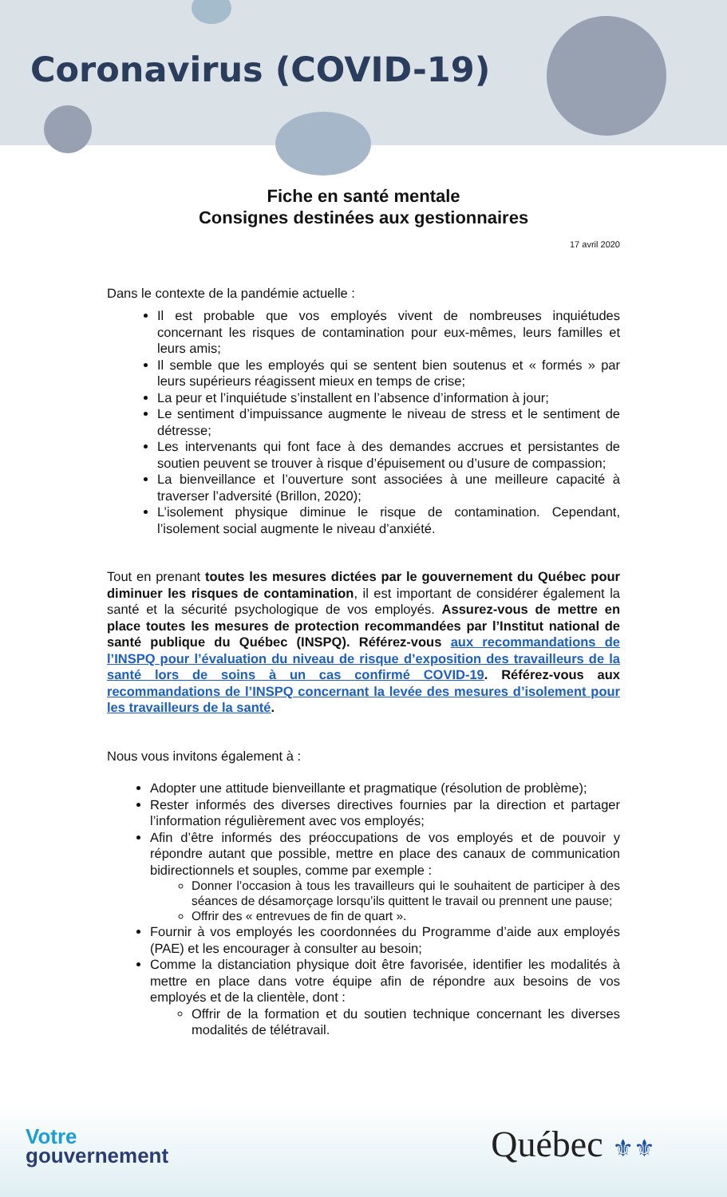Coronavirus (COVID-19)
Fiche en santé mentale
Consignes destinées aux gestionnaires
17 avril 2020
Dans le contexte de la pandémie actuelle :
Il est probable que vos employés vivent de nombreuses inquiétudes concernant les risques de contamination pour eux-mêmes, leurs familles et leurs amis;
Il semble que les employés qui se sentent bien soutenus et « formés » par leurs supérieurs réagissent mieux en temps de crise;
La peur et l’inquiétude s’installent en l’absence d’information à jour;
Le sentiment d’impuissance augmente le niveau de stress et le sentiment de détresse;
Les intervenants qui font face à des demandes accrues et persistantes de soutien peuvent se trouver à risque d’épuisement ou d’usure de compassion;
La bienveillance et l’ouverture sont associées à une meilleure capacité à traverser l’adversité (Brillon, 2020);
L’isolement physique diminue le risque de contamination. Cependant, l’isolement social augmente le niveau d’anxiété.
Tout en prenant toutes les mesures dictées par le gouvernement du Québec pour diminuer les risques de contamination, il est important de considérer également la santé et la sécurité psychologique de vos employés. Assurez-vous de mettre en place toutes les mesures de protection recommandées par l’Institut national de santé publique du Québec (INSPQ). Référez-vous aux recommandations de l’INSPQ pour l’évaluation du niveau de risque d’exposition des travailleurs de la santé lors de soins à un cas confirmé COVID-19. Référez-vous aux recommandations de l’INSPQ concernant la levée des mesures d’isolement pour les travailleurs de la santé.
Nous vous invitons également à :
Adopter une attitude bienveillante et pragmatique (résolution de problème);
Rester informés des diverses directives fournies par la direction et partager l’information régulièrement avec vos employés;
Afin d’être informés des préoccupations de vos employés et de pouvoir y répondre autant que possible, mettre en place des canaux de communication bidirectionnels et souples, comme par exemple :
Donner l’occasion à tous les travailleurs qui le souhaitent de participer à des séances de désamorçage lorsqu’ils quittent le travail ou prennent une pause;
Offrir des « entrevues de fin de quart ».
Fournir à vos employés les coordonnées du Programme d’aide aux employés (PAE) et les encourager à consulter au besoin;
Comme la distanciation physique doit être favorisée, identifier les modalités à mettre en place dans votre équipe afin de répondre aux besoins de vos employés et de la clientèle, dont :
Offrir de la formation et du soutien technique concernant les diverses modalités de télétravail.
Votre
gouvernement
Québec ⚜⚜